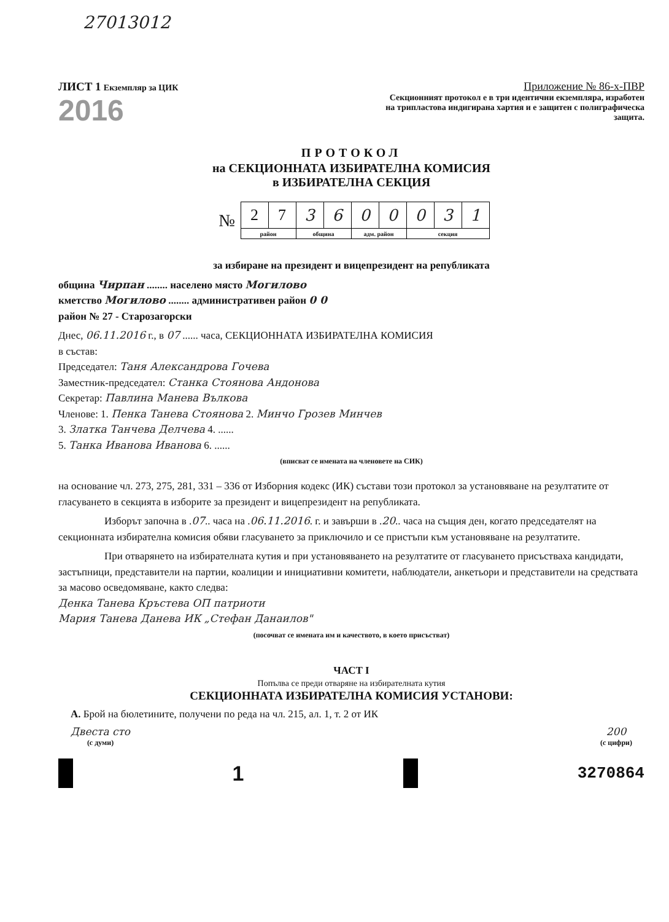27013012
ЛИСТ 1 Екземпляр за ЦИК
2016
Приложение № 86-х-ПВР
Секционният протокол е в три идентични екземпляра, изработен
на трипластова индигирана хартия и е защитен с полиграфическа
защита.
ПРОТОКОЛ
на СЕКЦИОННАТА ИЗБИРАТЕЛНА КОМИСИЯ
в ИЗБИРАТЕЛНА СЕКЦИЯ
| № | 2 | 7 | 3 | 6 | 0 | 0 | 0 | 3 | 1 |
| | район | | община | | адм. район | | секция | | |
за избиране на президент и вицепрезидент на републиката
община Чирпан ........ населено място Могилово
кметство Могилово ........ административен район 0 0
район № 27 - Старозагорски
Днес, 06.11.2016 г., в 07 ...... часа, СЕКЦИОННАТА ИЗБИРАТЕЛНА КОМИСИЯ
в състав:
Председател: Таня Александрова Гочева
Заместник-председател: Станка Стоянова Андонова
Секретар: Павлина Манева Вълкова
Членове: 1. Пенка Танева Стоянова 2. Минчо Грозев Минчев
3. Златка Танчева Делчева 4. ......
5. Танка Иванова Иванова 6. ......
(вписват се имената на членовете на СИК)
на основание чл. 273, 275, 281, 331 – 336 от Изборния кодекс (ИК) състави този протокол за установяване на резултатите от гласуването в секцията в изборите за президент и вицепрезидент на републиката.
Изборът започна в .07.. часа на .06.11.2016. г. и завърши в .20.. часа на същия ден, когато председателят на секционната избирателна комисия обяви гласуването за приключило и се пристъпи към установяване на резултатите.
При отварянето на избирателната кутия и при установяването на резултатите от гласуването присъстваха кандидати, застъпници, представители на партии, коалиции и инициативни комитети, наблюдатели, анкетьори и представители на средствата за масово осведомяване, както следва:
Денка Танева Кръстева ОП патриоти
Мария Танева Данева ИК „Стефан Данаилов"
(посочват се имената им и качеството, в което присъстват)
ЧАСТ I
Попълва се преди отваряне на избирателната кутия
СЕКЦИОННАТА ИЗБИРАТЕЛНА КОМИСИЯ УСТАНОВИ:
А. Брой на бюлетините, получени по реда на чл. 215, ал. 1, т. 2 от ИК
Двеста сто
(с думи)
200
(с цифри)
1
3270864